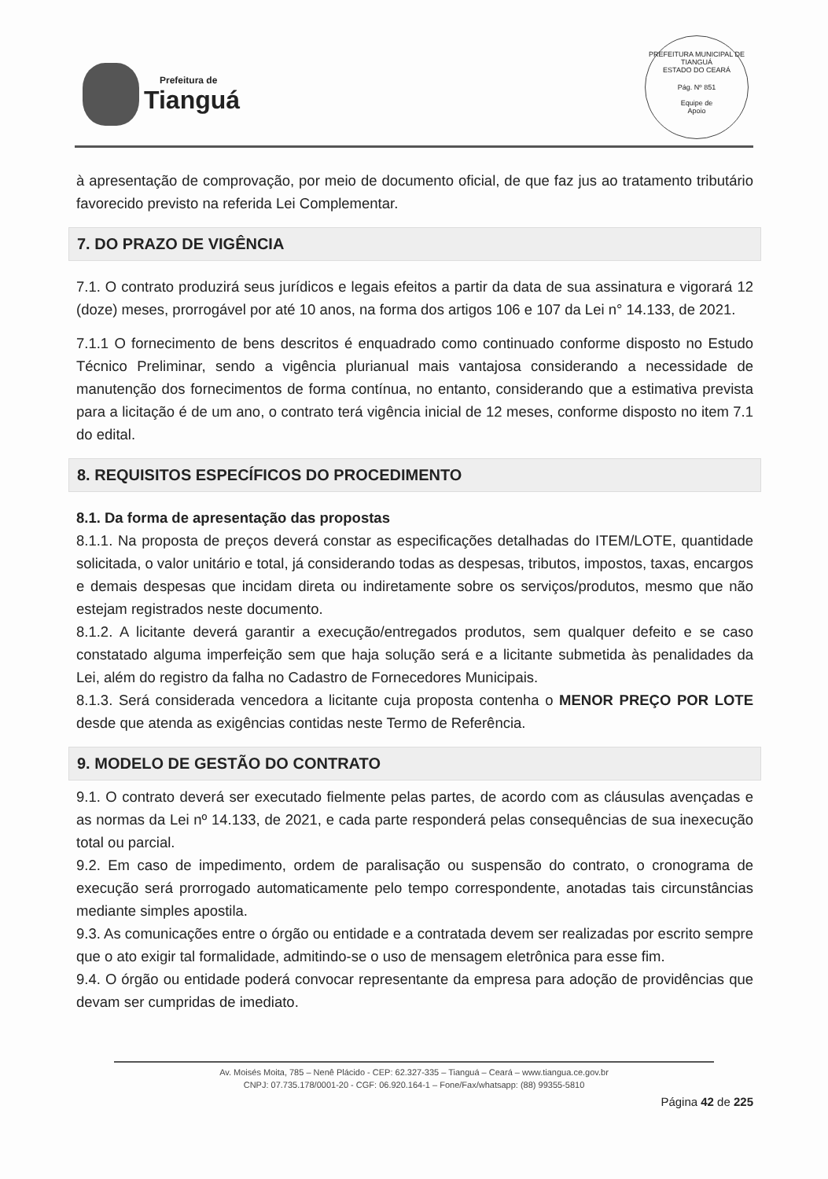Prefeitura de
Tianguá
PREFEITURA MUNICIPAL DE TIANGUÁ
ESTADO DO CEARÁ
Pág. Nº 851
Equipe de
Apoio
à apresentação de comprovação, por meio de documento oficial, de que faz jus ao tratamento tributário favorecido previsto na referida Lei Complementar.
7. DO PRAZO DE VIGÊNCIA
7.1. O contrato produzirá seus jurídicos e legais efeitos a partir da data de sua assinatura e vigorará 12 (doze) meses, prorrogável por até 10 anos, na forma dos artigos 106 e 107 da Lei n° 14.133, de 2021.
7.1.1 O fornecimento de bens descritos é enquadrado como continuado conforme disposto no Estudo Técnico Preliminar, sendo a vigência plurianual mais vantajosa considerando a necessidade de manutenção dos fornecimentos de forma contínua, no entanto, considerando que a estimativa prevista para a licitação é de um ano, o contrato terá vigência inicial de 12 meses, conforme disposto no item 7.1 do edital.
8. REQUISITOS ESPECÍFICOS DO PROCEDIMENTO
8.1. Da forma de apresentação das propostas
8.1.1. Na proposta de preços deverá constar as especificações detalhadas do ITEM/LOTE, quantidade solicitada, o valor unitário e total, já considerando todas as despesas, tributos, impostos, taxas, encargos e demais despesas que incidam direta ou indiretamente sobre os serviços/produtos, mesmo que não estejam registrados neste documento.
8.1.2. A licitante deverá garantir a execução/entregados produtos, sem qualquer defeito e se caso constatado alguma imperfeição sem que haja solução será e a licitante submetida às penalidades da Lei, além do registro da falha no Cadastro de Fornecedores Municipais.
8.1.3. Será considerada vencedora a licitante cuja proposta contenha o MENOR PREÇO POR LOTE desde que atenda as exigências contidas neste Termo de Referência.
9. MODELO DE GESTÃO DO CONTRATO
9.1. O contrato deverá ser executado fielmente pelas partes, de acordo com as cláusulas avençadas e as normas da Lei nº 14.133, de 2021, e cada parte responderá pelas consequências de sua inexecução total ou parcial.
9.2. Em caso de impedimento, ordem de paralisação ou suspensão do contrato, o cronograma de execução será prorrogado automaticamente pelo tempo correspondente, anotadas tais circunstâncias mediante simples apostila.
9.3. As comunicações entre o órgão ou entidade e a contratada devem ser realizadas por escrito sempre que o ato exigir tal formalidade, admitindo-se o uso de mensagem eletrônica para esse fim.
9.4. O órgão ou entidade poderá convocar representante da empresa para adoção de providências que devam ser cumpridas de imediato.
Av. Moisés Moita, 785 – Nenê Plácido - CEP: 62.327-335 – Tianguá – Ceará – www.tiangua.ce.gov.br
CNPJ: 07.735.178/0001-20 - CGF: 06.920.164-1 – Fone/Fax/whatsapp: (88) 99355-5810
Página 42 de 225